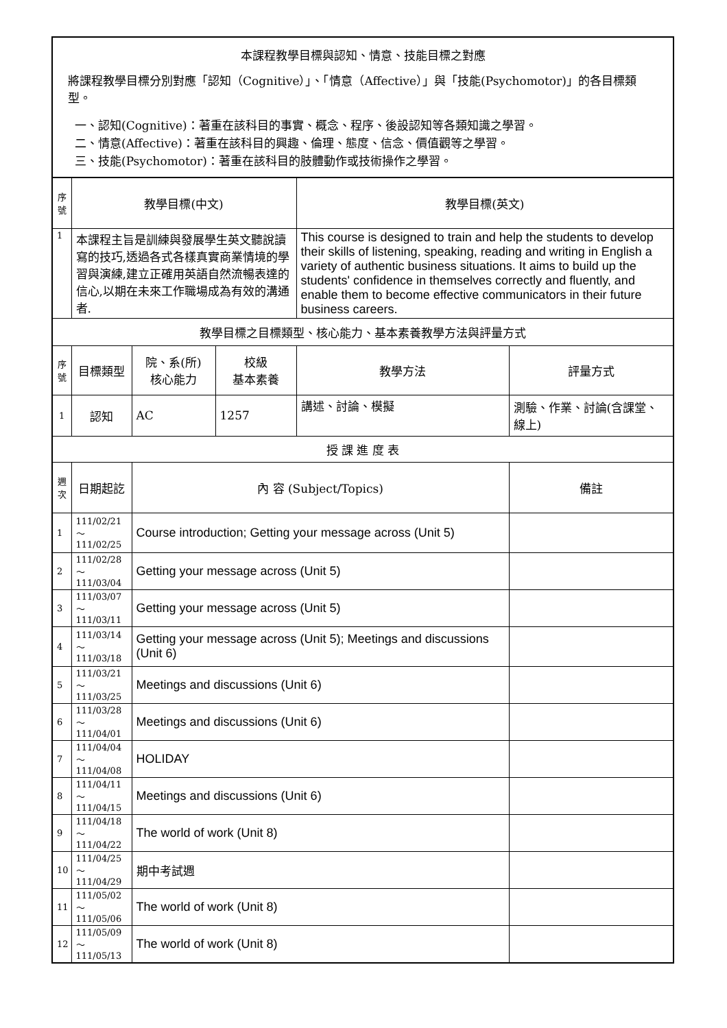本課程教學目標與認知、情意、技能目標之對應
將課程教學目標分別對應「認知（Cognitive）」、「情意（Affective）」與「技能(Psychomotor)」的各目標類型。
一、認知(Cognitive)：著重在該科目的事實、概念、程序、後設認知等各類知識之學習。
二、情意(Affective)：著重在該科目的興趣、倫理、態度、信念、價值觀等之學習。
三、技能(Psychomotor)：著重在該科目的肢體動作或技術操作之學習。
| 序號 | 教學目標(中文) | | | 教學目標(英文) | |
| --- | --- | --- | --- | --- | --- |
| 1 | 本課程主旨是訓練與發展學生英文聽說讀寫的技巧,透過各式各樣真實商業情境的學習與演練,建立正確用英語自然流暢表達的信心,以期在未來工作職場成為有效的溝通者. | | | This course is designed to train and help the students to develop their skills of listening, speaking, reading and writing in English a variety of authentic business situations. It aims to build up the students' confidence in themselves correctly and fluently, and enable them to become effective communicators in their future business careers. | |
| 教學目標之目標類型、核心能力、基本素養教學方法與評量方式 | | | | | |
| 序號 | 目標類型 | 院、系(所) 核心能力 | 校級 基本素養 | 教學方法 | 評量方式 |
| 1 | 認知 | AC | 1257 | 講述、討論、模擬 | 測驗、作業、討論(含課堂、線上) |
| 授 課 進 度 表 | | | | | |
| 週次 | 日期起訖 | 內 容 (Subject/Topics) | | | 備註 |
| 1 | 111/02/21～ 111/02/25 | Course introduction; Getting your message across (Unit 5) | | | |
| 2 | 111/02/28～ 111/03/04 | Getting your message across (Unit 5) | | | |
| 3 | 111/03/07～ 111/03/11 | Getting your message across (Unit 5) | | | |
| 4 | 111/03/14～ 111/03/18 | Getting your message across (Unit 5); Meetings and discussions (Unit 6) | | | |
| 5 | 111/03/21～ 111/03/25 | Meetings and discussions (Unit 6) | | | |
| 6 | 111/03/28～ 111/04/01 | Meetings and discussions (Unit 6) | | | |
| 7 | 111/04/04～ 111/04/08 | HOLIDAY | | | |
| 8 | 111/04/11～ 111/04/15 | Meetings and discussions (Unit 6) | | | |
| 9 | 111/04/18～ 111/04/22 | The world of work (Unit 8) | | | |
| 10 | 111/04/25～ 111/04/29 | 期中考試週 | | | |
| 11 | 111/05/02～ 111/05/06 | The world of work (Unit 8) | | | |
| 12 | 111/05/09～ 111/05/13 | The world of work (Unit 8) | | | |